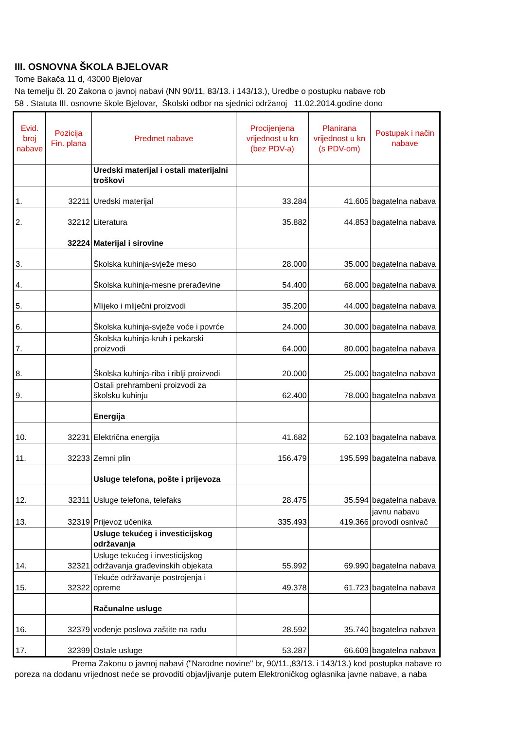III. OSNOVNA ŠKOLA BJELOVAR
Tome Bakača 11 d, 43000 Bjelovar
Na temelju čl. 20 Zakona o javnoj nabavi (NN 90/11, 83/13. i 143/13.), Uredbe o postupku nabave rob
58 . Statuta III. osnovne škole Bjelovar, Školski odbor na sjednici održanoj 11.02.2014.godine dono
| Evid. broj nabave | Pozicija Fin. plana | Predmet nabave | Procijenjena vrijednost u kn (bez PDV-a) | Planirana vrijednost u kn (s PDV-om) | Postupak i način nabave |
| --- | --- | --- | --- | --- | --- |
| | | Uredski materijal i ostali materijalni troškovi | | | |
| 1. | 32211 | Uredski materijal | 33.284 | 41.605 | bagatelna nabava |
| 2. | 32212 | Literatura | 35.882 | 44.853 | bagatelna nabava |
| | 32224 | Materijal i sirovine | | | |
| 3. | | Školska kuhinja-svježe meso | 28.000 | 35.000 | bagatelna nabava |
| 4. | | Školska kuhinja-mesne prerađevine | 54.400 | 68.000 | bagatelna nabava |
| 5. | | Mlijeko i mliječni proizvodi | 35.200 | 44.000 | bagatelna nabava |
| 6. | | Školska kuhinja-svježe voće i povrće | 24.000 | 30.000 | bagatelna nabava |
| 7. | | Školska kuhinja-kruh i pekarski proizvodi | 64.000 | 80.000 | bagatelna nabava |
| 8. | | Školska kuhinja-riba i riblji proizvodi | 20.000 | 25.000 | bagatelna nabava |
| 9. | | Ostali prehrambeni proizvodi za školsku kuhinju | 62.400 | 78.000 | bagatelna nabava |
| | | Energija | | | |
| 10. | 32231 | Električna energija | 41.682 | 52.103 | bagatelna nabava |
| 11. | 32233 | Zemni plin | 156.479 | 195.599 | bagatelna nabava |
| | | Usluge telefona, pošte i prijevoza | | | |
| 12. | 32311 | Usluge telefona, telefaks | 28.475 | 35.594 | bagatelna nabava |
| 13. | 32319 | Prijevoz učenika | 335.493 | 419.366 | javnu nabavu provodi osnivač |
| | | Usluge tekućeg i investicijskog održavanja | | | |
| 14. | 32321 | Usluge tekućeg i investicijskog održavanja građevinskih objekata | 55.992 | 69.990 | bagatelna nabava |
| 15. | 32322 | Tekuće održavanje postrojenja i opreme | 49.378 | 61.723 | bagatelna nabava |
| | | Računalne usluge | | | |
| 16. | 32379 | vođenje poslova zaštite na radu | 28.592 | 35.740 | bagatelna nabava |
| 17. | 32399 | Ostale usluge | 53.287 | 66.609 | bagatelna nabava |
Prema Zakonu o javnoj nabavi ("Narodne novine" br, 90/11.,83/13. i 143/13.) kod postupka nabave ro
poreza na dodanu vrijednost neće se provoditi objavljivanje putem Elektroničkog oglasnika javne nabave, a naba